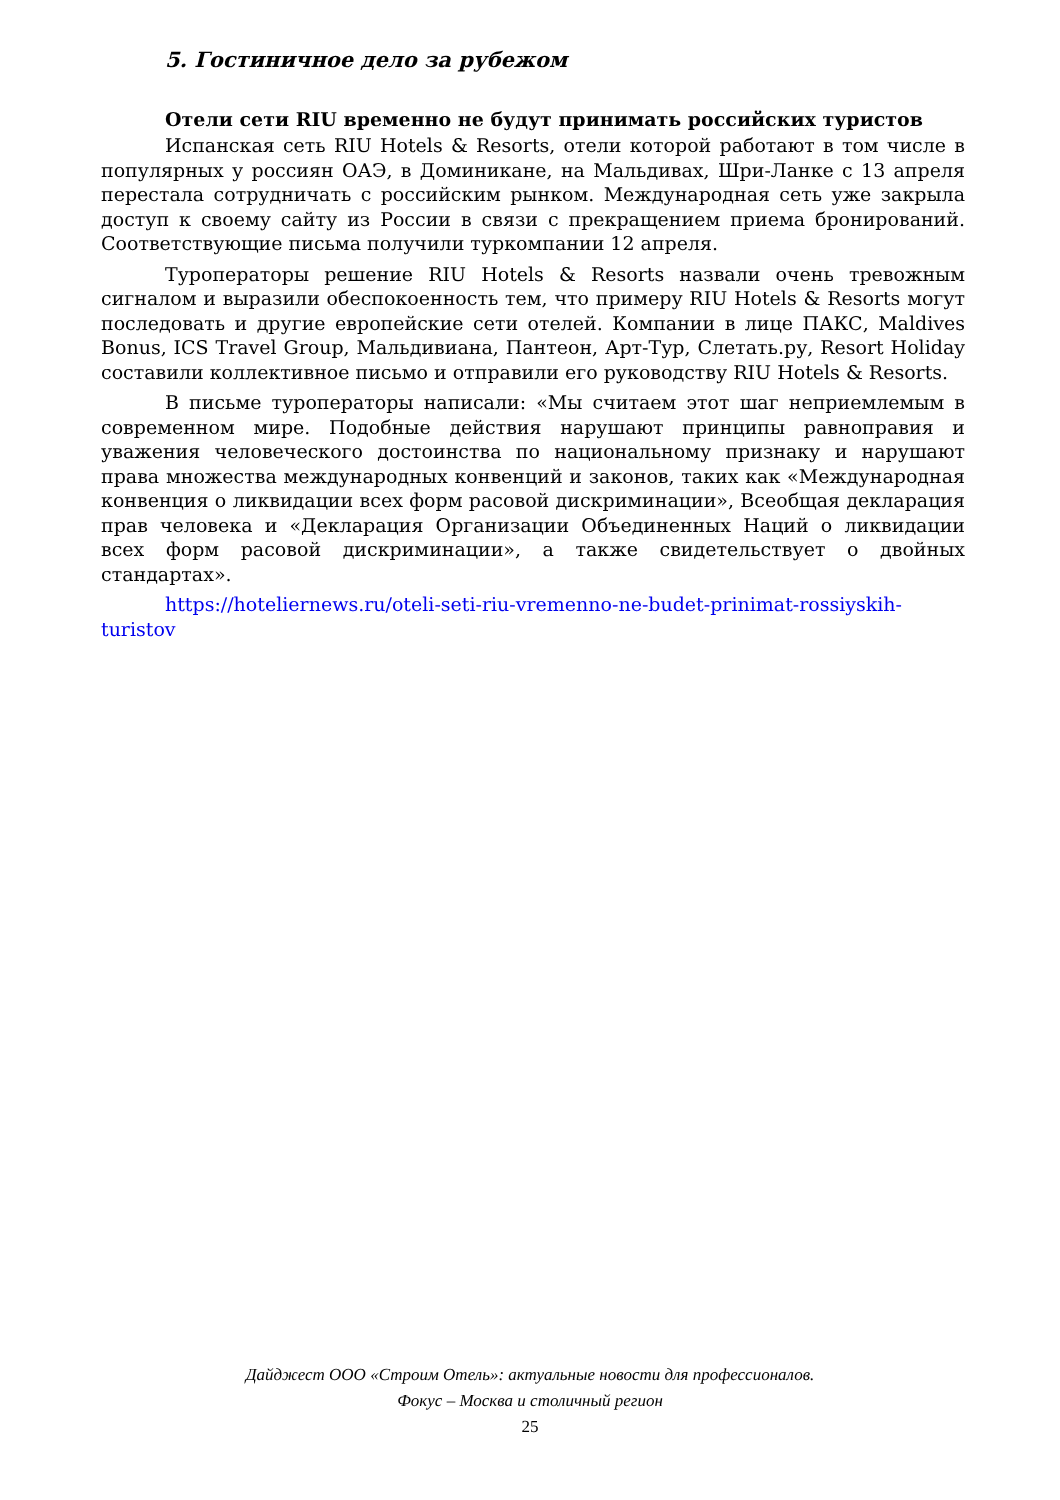5. Гостиничное дело за рубежом
Отели сети RIU временно не будут принимать российских туристов
Испанская сеть RIU Hotels & Resorts, отели которой работают в том числе в популярных у россиян ОАЭ, в Доминикане, на Мальдивах, Шри-Ланке с 13 апреля перестала сотрудничать с российским рынком. Международная сеть уже закрыла доступ к своему сайту из России в связи с прекращением приема бронирований. Соответствующие письма получили туркомпании 12 апреля.
Туроператоры решение RIU Hotels & Resorts назвали очень тревожным сигналом и выразили обеспокоенность тем, что примеру RIU Hotels & Resorts могут последовать и другие европейские сети отелей. Компании в лице ПАКС, Maldives Bonus, ICS Travel Group, Мальдивиана, Пантеон, Арт-Тур, Слетать.ру, Resort Holiday составили коллективное письмо и отправили его руководству RIU Hotels & Resorts.
В письме туроператоры написали: «Мы считаем этот шаг неприемлемым в современном мире. Подобные действия нарушают принципы равноправия и уважения человеческого достоинства по национальному признаку и нарушают права множества международных конвенций и законов, таких как «Международная конвенция о ликвидации всех форм расовой дискриминации», Всеобщая декларация прав человека и «Декларация Организации Объединенных Наций о ликвидации всех форм расовой дискриминации», а также свидетельствует о двойных стандартах».
https://hoteliernews.ru/oteli-seti-riu-vremenno-ne-budet-prinimat-rossiyskih-turistov
Дайджест ООО «Строим Отель»: актуальные новости для профессионалов.
Фокус – Москва и столичный регион
25